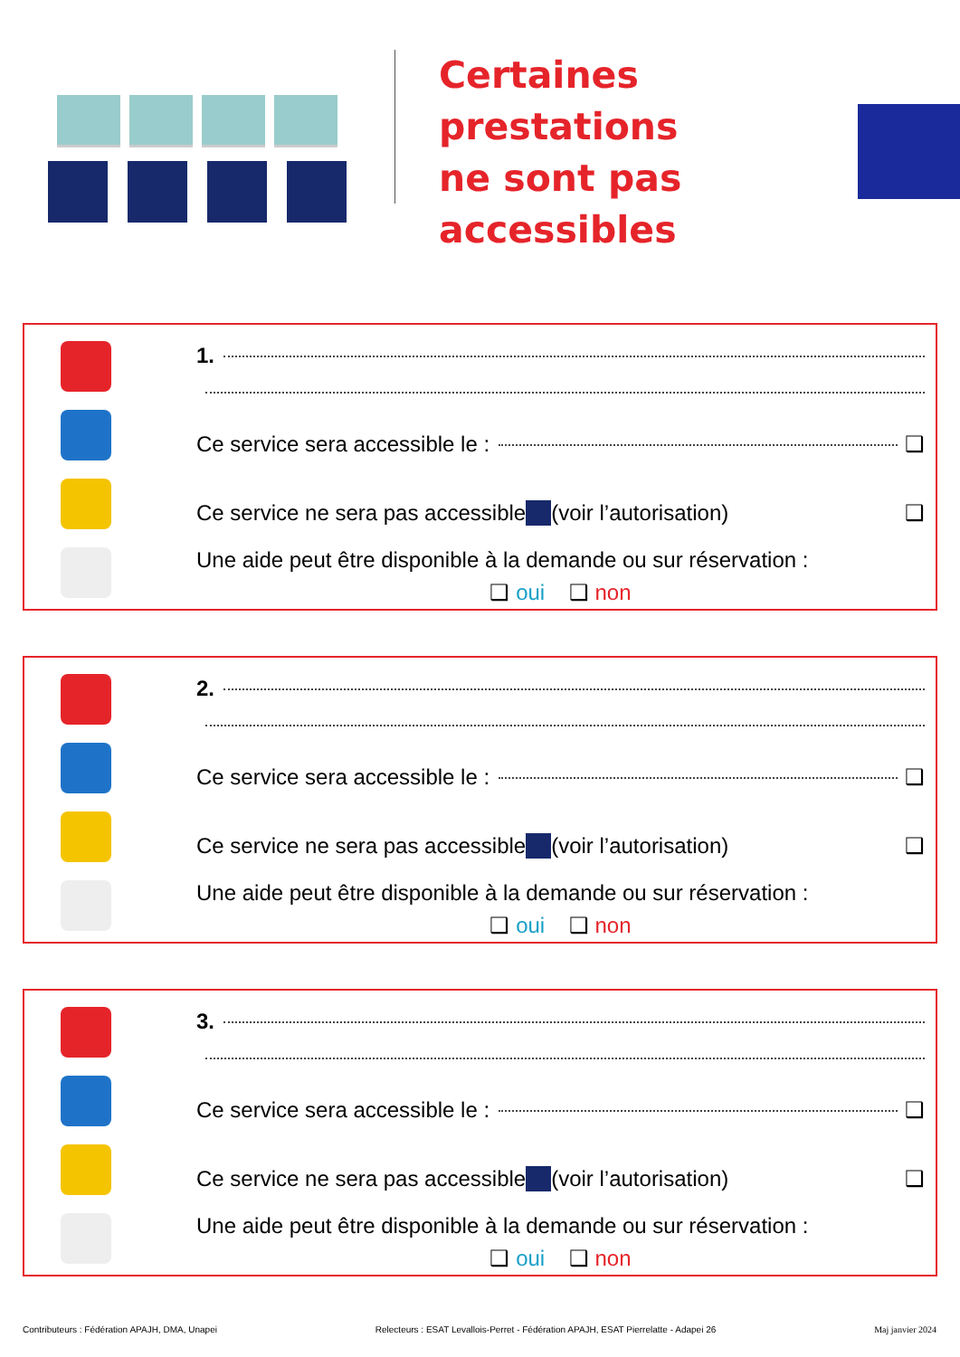Certaines prestations
ne sont pas
accessibles
1.
Ce service sera accessible le : ❑
Ce service ne sera pas accessible (voir l’autorisation) ❑
Une aide peut être disponible à la demande ou sur réservation :
❑ oui ❑ non
2.
Ce service sera accessible le : ❑
Ce service ne sera pas accessible (voir l’autorisation) ❑
Une aide peut être disponible à la demande ou sur réservation :
❑ oui ❑ non
3.
Ce service sera accessible le : ❑
Ce service ne sera pas accessible (voir l’autorisation) ❑
Une aide peut être disponible à la demande ou sur réservation :
❑ oui ❑ non
Contributeurs : Fédération APAJH, DMA, Unapei Relecteurs : ESAT Levallois-Perret - Fédération APAJH, ESAT Pierrelatte - Adapei 26 Maj janvier 2024